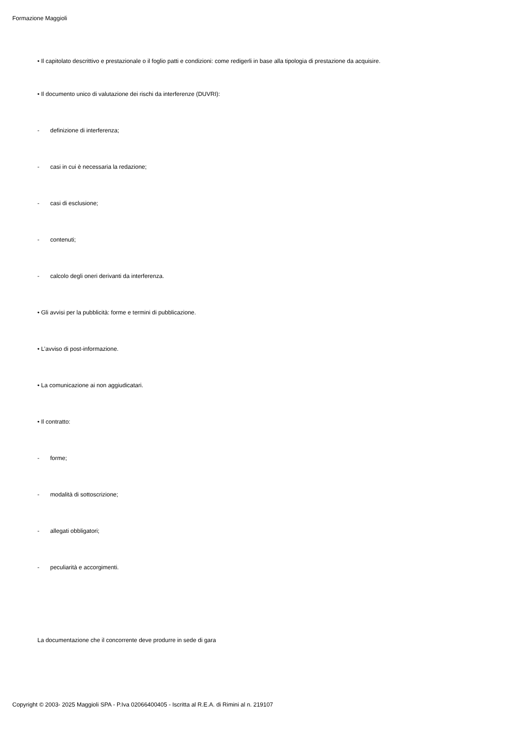Formazione Maggioli
• Il capitolato descrittivo e prestazionale o il foglio patti e condizioni: come redigerli in base alla tipologia di prestazione da acquisire.
• Il documento unico di valutazione dei rischi da interferenze (DUVRI):
- definizione di interferenza;
- casi in cui è necessaria la redazione;
- casi di esclusione;
- contenuti;
- calcolo degli oneri derivanti da interferenza.
• Gli avvisi per la pubblicità: forme e termini di pubblicazione.
• L’avviso di post-informazione.
• La comunicazione ai non aggiudicatari.
• Il contratto:
- forme;
- modalità di sottoscrizione;
- allegati obbligatori;
- peculiarità e accorgimenti.
La documentazione che il concorrente deve produrre in sede di gara
Copyright © 2003- 2025 Maggioli SPA - P.Iva 02066400405 - Iscritta al R.E.A. di Rimini al n. 219107